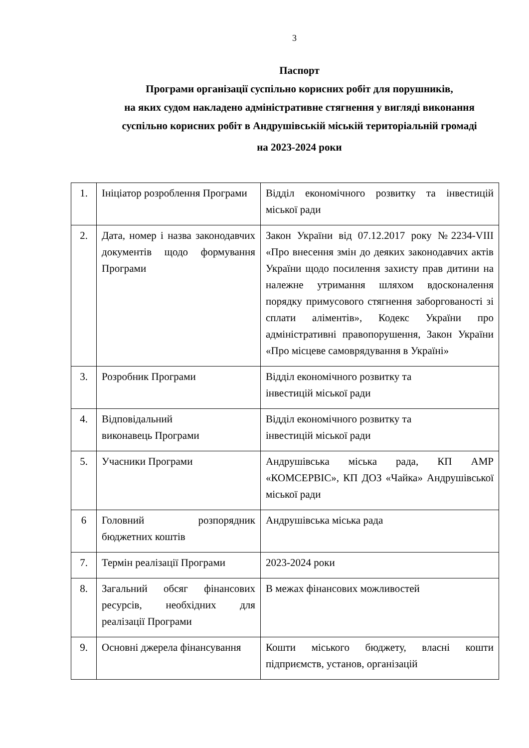3
Паспорт
Програми організації суспільно корисних робіт для порушників,
на яких судом накладено адміністративне стягнення у вигляді виконання
суспільно корисних робіт в Андрушівській міській територіальній громаді
на 2023-2024 роки
| 1. | Ініціатор розроблення Програми | Відділ економічного розвитку та інвестицій міської ради |
| 2. | Дата, номер і назва законодавчих документів щодо формування Програми | Закон України від 07.12.2017 року №2234-VIII «Про внесення змін до деяких законодавчих актів України щодо посилення захисту прав дитини на належне утримання шляхом вдосконалення порядку примусового стягнення заборгованості зі сплати аліментів», Кодекс України про адміністративні правопорушення, Закон України «Про місцеве самоврядування в Україні» |
| 3. | Розробник Програми | Відділ економічного розвитку та інвестицій міської ради |
| 4. | Відповідальний виконавець Програми | Відділ економічного розвитку та інвестицій міської ради |
| 5. | Учасники Програми | Андрушівська міська рада, КП АМР «КОМСЕРВІС», КП ДОЗ «Чайка» Андрушівської міської ради |
| 6 | Головний розпорядник бюджетних коштів | Андрушівська міська рада |
| 7. | Термін реалізації Програми | 2023-2024 роки |
| 8. | Загальний обсяг фінансових ресурсів, необхідних для реалізації Програми | В межах фінансових можливостей |
| 9. | Основні джерела фінансування | Кошти міського бюджету, власні кошти підприємств, установ, організацій |